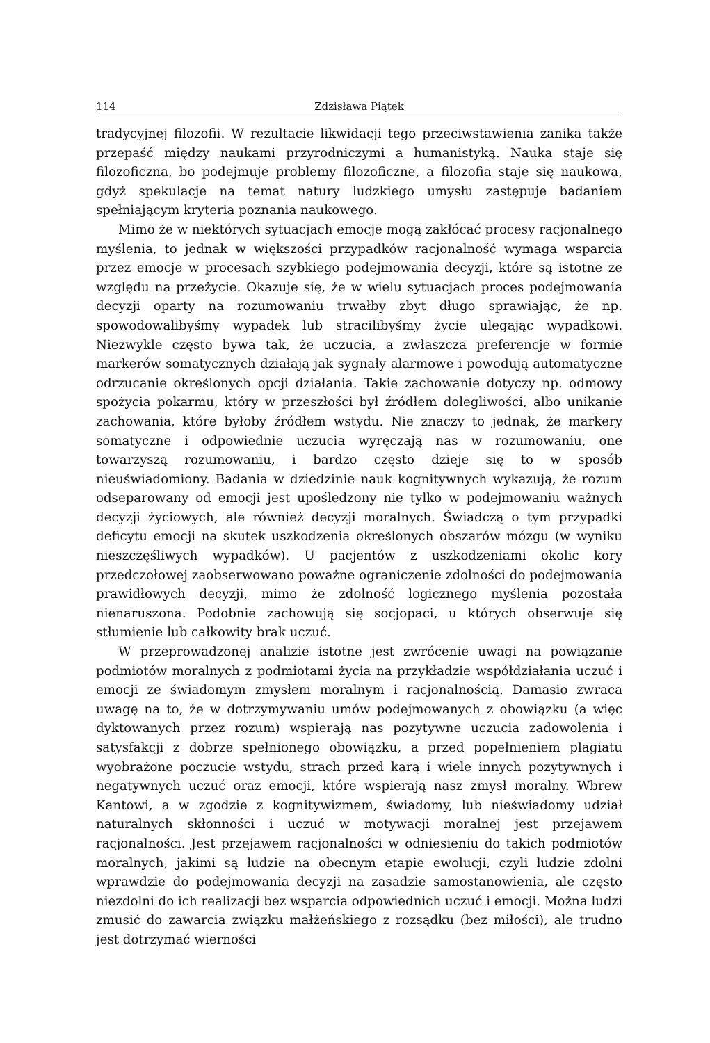114 Zdzisława Piątek
tradycyjnej filozofii. W rezultacie likwidacji tego przeciwstawienia zanika także przepaść między naukami przyrodniczymi a humanistyką. Nauka staje się filozoficzna, bo podejmuje problemy filozoficzne, a filozofia staje się naukowa, gdyż spekulacje na temat natury ludzkiego umysłu zastępuje badaniem spełniającym kryteria poznania naukowego.
Mimo że w niektórych sytuacjach emocje mogą zakłócać procesy racjonalnego myślenia, to jednak w większości przypadków racjonalność wymaga wsparcia przez emocje w procesach szybkiego podejmowania decyzji, które są istotne ze względu na przeżycie. Okazuje się, że w wielu sytuacjach proces podejmowania decyzji oparty na rozumowaniu trwałby zbyt długo sprawiając, że np. spowodowalibyśmy wypadek lub stracilibyśmy życie ulegając wypadkowi. Niezwykle często bywa tak, że uczucia, a zwłaszcza preferencje w formie markerów somatycznych działają jak sygnały alarmowe i powodują automatyczne odrzucanie określonych opcji działania. Takie zachowanie dotyczy np. odmowy spożycia pokarmu, który w przeszłości był źródłem dolegliwości, albo unikanie zachowania, które byłoby źródłem wstydu. Nie znaczy to jednak, że markery somatyczne i odpowiednie uczucia wyręczają nas w rozumowaniu, one towarzyszą rozumowaniu, i bardzo często dzieje się to w sposób nieuświadomiony. Badania w dziedzinie nauk kognitywnych wykazują, że rozum odseparowany od emocji jest upośledzony nie tylko w podejmowaniu ważnych decyzji życiowych, ale również decyzji moralnych. Świadczą o tym przypadki deficytu emocji na skutek uszkodzenia określonych obszarów mózgu (w wyniku nieszczęśliwych wypadków). U pacjentów z uszkodzeniami okolic kory przedczołowej zaobserwowano poważne ograniczenie zdolności do podejmowania prawidłowych decyzji, mimo że zdolność logicznego myślenia pozostała nienaruszona. Podobnie zachowują się socjopaci, u których obserwuje się stłumienie lub całkowity brak uczuć.
W przeprowadzonej analizie istotne jest zwrócenie uwagi na powiązanie podmiotów moralnych z podmiotami życia na przykładzie współdziałania uczuć i emocji ze świadomym zmysłem moralnym i racjonalnością. Damasio zwraca uwagę na to, że w dotrzymywaniu umów podejmowanych z obowiązku (a więc dyktowanych przez rozum) wspierają nas pozytywne uczucia zadowolenia i satysfakcji z dobrze spełnionego obowiązku, a przed popełnieniem plagiatu wyobrażone poczucie wstydu, strach przed karą i wiele innych pozytywnych i negatywnych uczuć oraz emocji, które wspierają nasz zmysł moralny. Wbrew Kantowi, a w zgodzie z kognitywizmem, świadomy, lub nieświadomy udział naturalnych skłonności i uczuć w motywacji moralnej jest przejawem racjonalności. Jest przejawem racjonalności w odniesieniu do takich podmiotów moralnych, jakimi są ludzie na obecnym etapie ewolucji, czyli ludzie zdolni wprawdzie do podejmowania decyzji na zasadzie samostanowienia, ale często niezdolni do ich realizacji bez wsparcia odpowiednich uczuć i emocji. Można ludzi zmusić do zawarcia związku małżeńskiego z rozsądku (bez miłości), ale trudno jest dotrzymać wierności